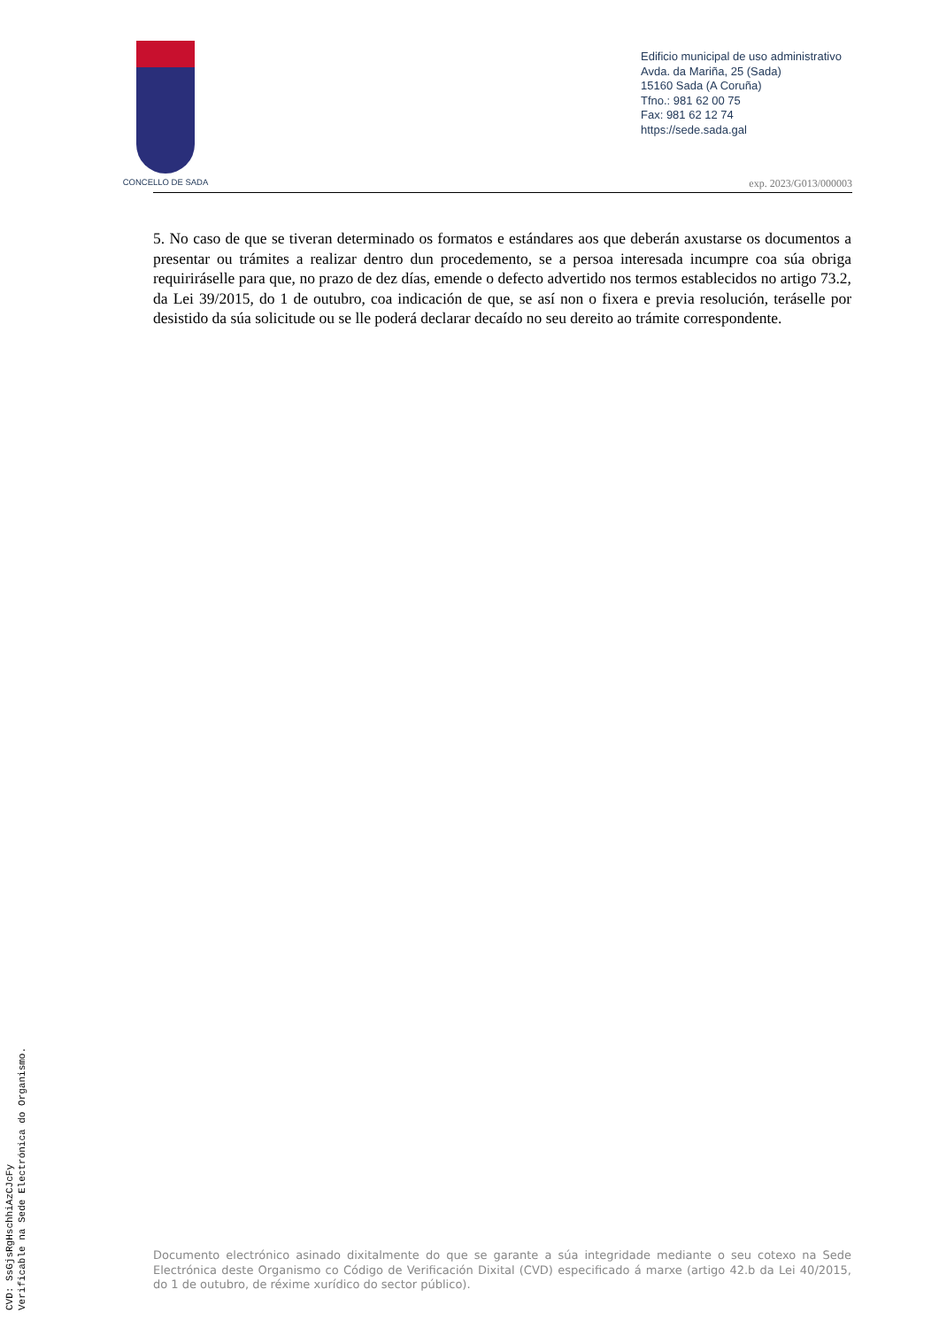CONCELLO DE SADA
Edificio municipal de uso administrativo
Avda. da Mariña, 25 (Sada)
15160 Sada (A Coruña)
Tfno.: 981 62 00 75
Fax: 981 62 12 74
https://sede.sada.gal
exp. 2023/G013/000003
5. No caso de que se tiveran determinado os formatos e estándares aos que deberán axustarse os documentos a presentar ou trámites a realizar dentro dun procedemento, se a persoa interesada incumpre coa súa obriga requiriráselle para que, no prazo de dez días, emende o defecto advertido nos termos establecidos no artigo 73.2, da Lei 39/2015, do 1 de outubro, coa indicación de que, se así non o fixera e previa resolución, teráselle por desistido da súa solicitude ou se lle poderá declarar decaído no seu dereito ao trámite correspondente.
Documento electrónico asinado dixitalmente do que se garante a súa integridade mediante o seu cotexo na Sede Electrónica deste Organismo co Código de Verificación Dixital (CVD) especificado á marxe (artigo 42.b da Lei 40/2015, do 1 de outubro, de réxime xurídico do sector público).
CVD: SsGjsRgHschhiAzCJcFy
Verificable na Sede Electrónica do Organismo.